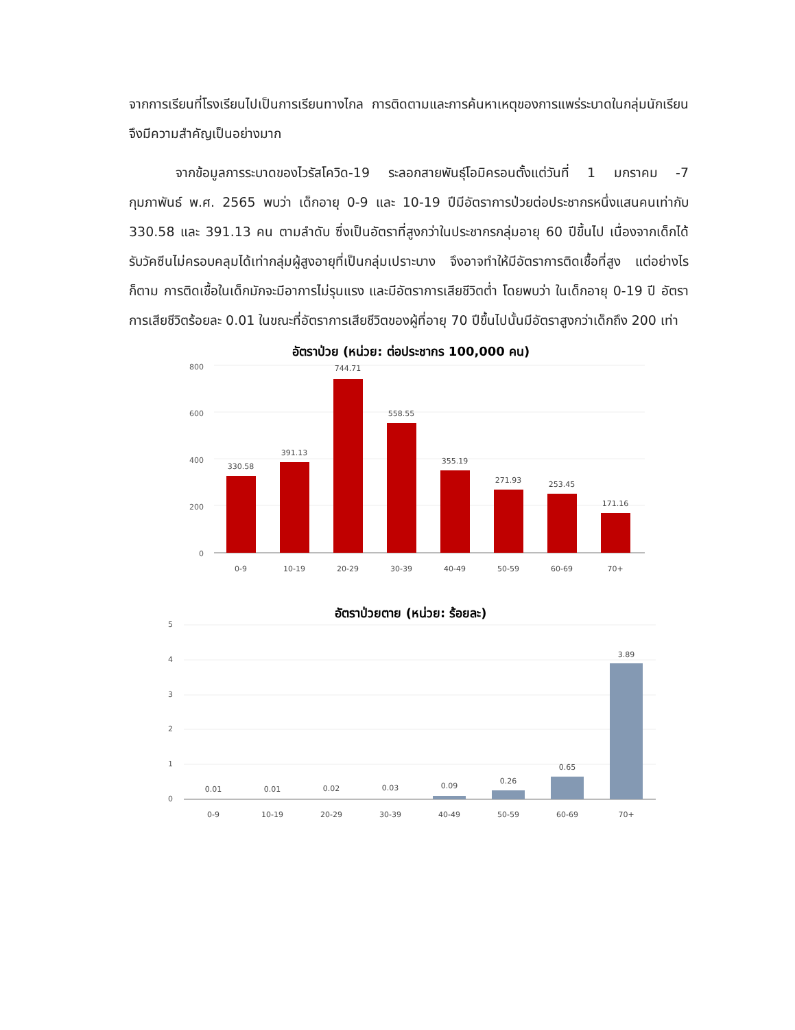จากการเรียนที่โรงเรียนไปเป็นการเรียนทางไกล การติดตามและการค้นหาเหตุของการแพร่ระบาดในกลุ่มนักเรียนจึงมีความสำคัญเป็นอย่างมาก
จากข้อมูลการระบาดของไวรัสโควิด-19 ระลอกสายพันธุ์โอมิครอนตั้งแต่วันที่ 1 มกราคม -7 กุมภาพันธ์ พ.ศ. 2565 พบว่า เด็กอายุ 0-9 และ 10-19 ปีมีอัตราการป่วยต่อประชากรหนึ่งแสนคนเท่ากับ 330.58 และ 391.13 คน ตามลำดับ ซึ่งเป็นอัตราที่สูงกว่าในประชากรกลุ่มอายุ 60 ปีขึ้นไป เนื่องจากเด็กได้รับวัคซีนไม่ครอบคลุมได้เท่ากลุ่มผู้สูงอายุที่เป็นกลุ่มเปราะบาง จึงอาจทำให้มีอัตราการติดเชื้อที่สูง แต่อย่างไรก็ตาม การติดเชื้อในเด็กมักจะมีอาการไม่รุนแรง และมีอัตราการเสียชีวิตต่ำ โดยพบว่า ในเด็กอายุ 0-19 ปี อัตราการเสียชีวิตร้อยละ 0.01 ในขณะที่อัตราการเสียชีวิตของผู้ที่อายุ 70 ปีขึ้นไปนั้นมีอัตราสูงกว่าเด็กถึง 200 เท่า
อัตราป่วย (หน่วย: ต่อประชากร 100,000 คน)
800
600
400
200
0
330.58
391.13
744.71
558.55
355.19
271.93
253.45
171.16
0-9
10-19
20-29
30-39
40-49
50-59
60-69
70+
อัตราป่วยตาย (หน่วย: ร้อยละ)
5
4
3
2
1
0
0.01
0.01
0.02
0.03
0.09
0.26
0.65
3.89
0-9
10-19
20-29
30-39
40-49
50-59
60-69
70+